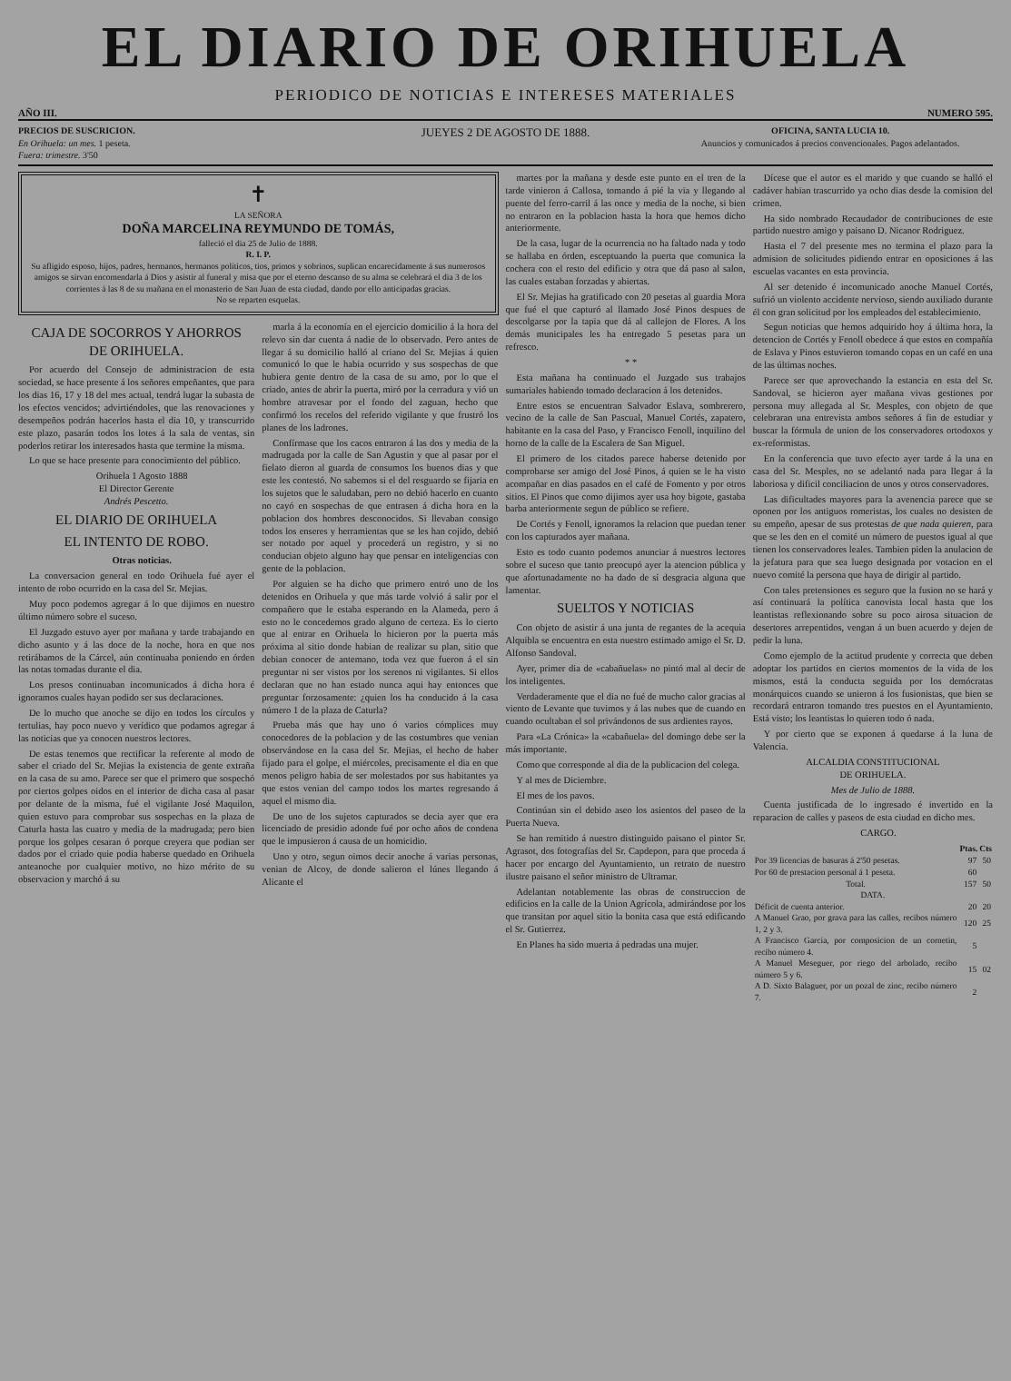EL DIARIO DE ORIHUELA
PERIODICO DE NOTICIAS E INTERESES MATERIALES
AÑO III. NUMERO 595.
PRECIOS DE SUSCRICION.
En Orihuela: un mes. 1 peseta.
Fuera: trimestre. 3'50
JUEYES 2 DE AGOSTO DE 1888.
OFICINA, SANTA LUCIA 10.
Anuncios y comunicados á precios convencionales. Pagos adelantados.
✝
LA SEÑORA
DOÑA MARCELINA REYMUNDO DE TOMÁS,
falleció el dia 25 de Julio de 1888.
R. I. P.
Su afligido esposo, hijos, padres, hermanos, hermanos políticos, tios, primos y sobrinos, suplican encarecidamente á sus numerosos amigos se sirvan encomendarla á Dios y asistir al funeral y misa que por el eterno descanso de su alma se celebrará el dia 3 de los corrientes á las 8 de su mañana en el monasterio de San Juan de esta ciudad, dando por ello anticipadas gracias.
No se reparten esquelas.
CAJA DE SOCORROS Y AHORROS
DE ORIHUELA.
Por acuerdo del Consejo de administracion de esta sociedad, se hace presente á los señores empeñantes, que para los dias 16, 17 y 18 del mes actual, tendrá lugar la subasta de los efectos vencidos; advirtiéndoles, que las renovaciones y desempeños podrán hacerlos hasta el dia 10, y transcurrido este plazo, pasarán todos los lotes á la sala de ventas, sin poderlos retirar los interesados hasta que termine la misma.
Lo que se hace presente para conocimiento del público.
Orihuela 1 Agosto 1888
El Director Gerente
Andrés Pescetto.
EL DIARIO DE ORIHUELA
EL INTENTO DE ROBO.
Otras noticias.
La conversacion general en todo Orihuela fué ayer el intento de robo ocurrido en la casa del Sr. Mejias.
Muy poco podemos agregar á lo que dijimos en nuestro último número sobre el suceso.
El Juzgado estuvo ayer por mañana y tarde trabajando en dicho asunto y á las doce de la noche, hora en que nos retirábamos de la Cárcel, aún continuaba poniendo en órden las notas tomadas durante el dia.
Los presos continuaban incomunicados á dicha hora é ignoramos cuales hayan podido ser sus declaraciones.
De lo mucho que anoche se dijo en todos los círculos y tertulias, hay poco nuevo y verídico que podamos agregar á las noticias que ya conocen nuestros lectores.
De estas tenemos que rectificar la referente al modo de saber el criado del Sr. Mejias la existencia de gente extraña en la casa de su amo. Parece ser que el primero que sospechó por ciertos golpes oidos en el interior de dicha casa al pasar por delante de la misma, fué el vigilante José Maquilon, quien estuvo para comprobar sus sospechas en la plaza de Caturla hasta las cuatro y media de la madrugada; pero bien porque los golpes cesaran ó porque creyera que podian ser dados por el criado quie podia haberse quedado en Orihuela anteanoche por cualquier motivo, no hizo mérito de su observacion y marchó á su
marla á la economía en el ejercicio domicilio á la hora del relevo sin dar cuenta á nadie de lo observado. Pero antes de llegar á su domicilio halló al criano del Sr. Mejias á quien comunicó lo que le habia ocurrido y sus sospechas de que hubiera gente dentro de la casa de su amo, por lo que el criado, antes de abrir la puerta, miró por la cerradura y vió un hombre atravesar por el fondo del zaguan, hecho que confirmó los recelos del referido vigilante y que frustró los planes de los ladrones.
Confírmase que los cacos entraron á las dos y media de la madrugada por la calle de San Agustin y que al pasar por el fielato dieron al guarda de consumos los buenos dias y que este les contestó. No sabemos si el del resguardo se fijaria en los sujetos que le saludaban, pero no debió hacerlo en cuanto no cayó en sospechas de que entrasen á dicha hora en la poblacion dos hombres desconocidos. Si llevaban consigo todos los enseres y herramientas que se les han cojido, debió ser notado por aquel y procederá un registro, y si no conducian objeto alguno hay que pensar en inteligencias con gente de la poblacion.
Por alguien se ha dicho que primero entró uno de los detenidos en Orihuela y que más tarde volvió á salir por el compañero que le estaba esperando en la Alameda, pero á esto no le concedemos grado alguno de certeza. Es lo cierto que al entrar en Orihuela lo hicieron por la puerta más próxima al sitio donde habian de realizar su plan, sitio que debian conocer de antemano, toda vez que fueron á el sin preguntar ni ser vistos por los serenos ni vigilantes. Si ellos declaran que no han estado nunca aqui hay entonces que preguntar forzosamente: ¿quien los ha conducido á la casa número 1 de la plaza de Caturla?
Prueba más que hay uno ó varios cómplices muy conocedores de la poblacion y de las costumbres que venian observándose en la casa del Sr. Mejias, el hecho de haber fijado para el golpe, el miércoles, precisamente el dia en que menos peligro habia de ser molestados por sus habitantes ya que estos venian del campo todos los martes regresando á aquel el mismo dia.
De uno de los sujetos capturados se decia ayer que era licenciado de presidio adonde fué por ocho años de condena que le impusieron á causa de un homicidio.
Uno y otro, segun oimos decir anoche á varias personas, venian de Alcoy, de donde salieron el lúnes llegando á Alicante el
martes por la mañana y desde este punto en el tren de la tarde vinieron á Callosa, tomando á pié la via y llegando al puente del ferro-carril á las once y media de la noche, si bien no entraron en la poblacion hasta la hora que hemos dicho anteriormente.
De la casa, lugar de la ocurrencia no ha faltado nada y todo se hallaba en órden, esceptuando la puerta que comunica la cochera con el resto del edificio y otra que dá paso al salon, las cuales estaban forzadas y abiertas.
El Sr. Mejias ha gratificado con 20 pesetas al guardia Mora que fué el que capturó al llamado José Pinos despues de descolgarse por la tapia que dá al callejon de Flores. A los demás municipales les ha entregado 5 pesetas para un refresco.
* *
Esta mañana ha continuado el Juzgado sus trabajos sumariales habiendo tomado declaracion á los detenidos.
Entre estos se encuentran Salvador Eslava, sombrerero, vecino de la calle de San Pascual, Manuel Cortés, zapatero, habitante en la casa del Paso, y Francisco Fenoll, inquilino del horno de la calle de la Escalera de San Miguel.
El primero de los citados parece haberse detenido por comprobarse ser amigo del José Pinos, á quien se le ha visto acompañar en dias pasados en el café de Fomento y por otros sitios. El Pinos que como dijimos ayer usa hoy bigote, gastaba barba anteriormente segun de público se refiere.
De Cortés y Fenoll, ignoramos la relacion que puedan tener con los capturados ayer mañana.
Esto es todo cuanto podemos anunciar á nuestros lectores sobre el suceso que tanto preocupó ayer la atencion pública y que afortunadamente no ha dado de sí desgracia alguna que lamentar.
SUELTOS Y NOTICIAS
Con objeto de asistir á una junta de regantes de la acequia Alquibla se encuentra en esta nuestro estimado amigo el Sr. D. Alfonso Sandoval.
Ayer, primer dia de «cabañuelas» no pintó mal al decir de los inteligentes.
Verdaderamente que el dia no fué de mucho calor gracias al viento de Levante que tuvimos y á las nubes que de cuando en cuando ocultaban el sol privándonos de sus ardientes rayos.
Para «La Crónica» la «cabañuela» del domingo debe ser la más importante.
Como que corresponde al dia de la publicacion del colega.
Y al mes de Diciembre.
El mes de los pavos.
Continúan sin el debido aseo los asientos del paseo de la Puerta Nueva.
Se han remitido á nuestro distinguido paisano el pintor Sr. Agrasot, dos fotografías del Sr. Capdepon, para que proceda á hacer por encargo del Ayuntamiento, un retrato de nuestro ilustre paisano el señor ministro de Ultramar.
Adelantan notablemente las obras de construccion de edificios en la calle de la Union Agrícola, admirándose por los que transitan por aquel sitio la bonita casa que está edificando el Sr. Gutierrez.
En Planes ha sido muerta á pedradas una mujer.
Dícese que el autor es el marido y que cuando se halló el cadáver habian trascurrido ya ocho dias desde la comision del crimen.
Ha sido nombrado Recaudador de contribuciones de este partido nuestro amigo y paisano D. Nicanor Rodriguez.
Hasta el 7 del presente mes no termina el plazo para la admision de solicitudes pidiendo entrar en oposiciones á las escuelas vacantes en esta provincia.
Al ser detenido é incomunicado anoche Manuel Cortés, sufrió un violento accidente nervioso, siendo auxiliado durante él con gran solicitud por los empleados del establecimiento.
Segun noticias que hemos adquirido hoy á última hora, la detencion de Cortés y Fenoll obedece á que estos en compañía de Eslava y Pinos estuvieron tomando copas en un café en una de las últimas noches.
Parece ser que aprovechando la estancia en esta del Sr. Sandoval, se hicieron ayer mañana vivas gestiones por persona muy allegada al Sr. Mesples, con objeto de que celebraran una entrevista ambos señores á fin de estudiar y buscar la fórmula de union de los conservadores ortodoxos y ex-reformistas.
En la conferencia que tuvo efecto ayer tarde á la una en casa del Sr. Mesples, no se adelantó nada para llegar á la laboriosa y dificil conciliacion de unos y otros conservadores.
Las dificultades mayores para la avenencia parece que se oponen por los antiguos romeristas, los cuales no desisten de su empeño, apesar de sus protestas de que nada quieren, para que se les den en el comité un número de puestos igual al que tienen los conservadores leales. Tambien piden la anulacion de la jefatura para que sea luego designada por votacion en el nuevo comité la persona que haya de dirigir al partido.
Con tales pretensiones es seguro que la fusion no se hará y así continuará la política canovista local hasta que los leantistas reflexionando sobre su poco airosa situacion de desertores arrepentidos, vengan á un buen acuerdo y dejen de pedir la luna.
Como ejemplo de la actitud prudente y correcta que deben adoptar los partidos en ciertos momentos de la vida de los mismos, está la conducta seguida por los demócratas monárquicos cuando se unieron á los fusionistas, que bien se recordará entraron tomando tres puestos en el Ayuntamiento. Está visto; los leantistas lo quieren todo ó nada.
Y por cierto que se exponen á quedarse á la luna de Valencia.
ALCALDIA CONSTITUCIONAL
DE ORIHUELA.
Mes de Julio de 1888.
Cuenta justificada de lo ingresado é invertido en la reparacion de calles y paseos de esta ciudad en dicho mes.
CARGO.
| | Ptas. | Cts |
| --- | --- | --- |
| Por 39 licencias de basuras á 2'50 pesetas. | 97 | 50 |
| Por 60 de prestacion personal á 1 peseta. | 60 | |
| Total. | 157 | 50 |
| DATA. | | |
| Déficit de cuenta anterior. | 20 | 20 |
| A Manuel Grao, por grava para las calles, recibos número 1, 2 y 3. | 120 | 25 |
| A Francisco García, por composicion de un cornetin, recibo número 4. | 5 | |
| A Manuel Meseguer, por riego del arbolado, recibo número 5 y 6. | 15 | 02 |
| A D. Sixto Balaguer, por un pozal de zinc, recibo número 7. | 2 | |